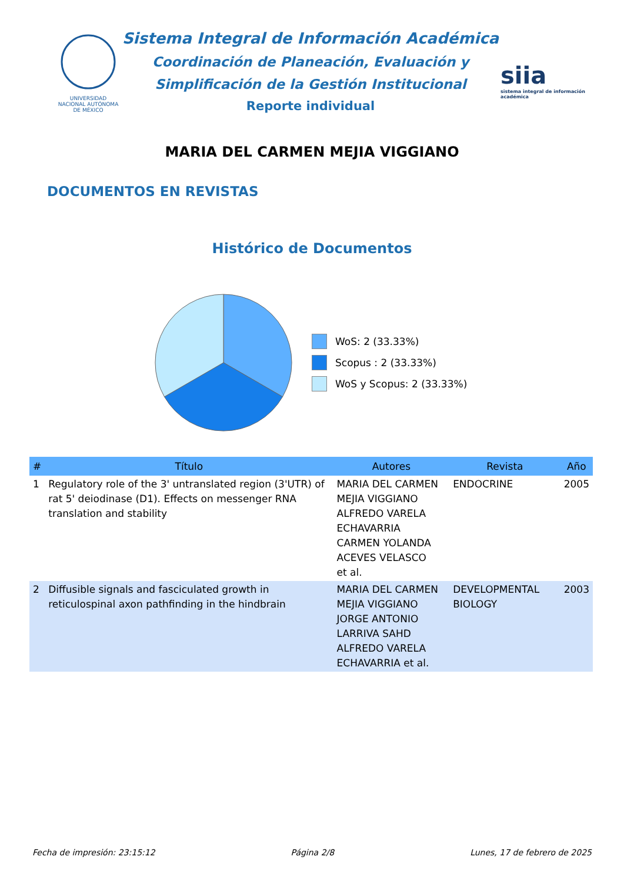UNIVERSIDAD NACIONAL AUTÓNOMA DE MÉXICO
Sistema Integral de Información Académica
Coordinación de Planeación, Evaluación y
Simplificación de la Gestión Institucional
Reporte individual
siia
sistema integral de información académica
MARIA DEL CARMEN MEJIA VIGGIANO
DOCUMENTOS EN REVISTAS
Histórico de Documentos
WoS: 2 (33.33%)
Scopus : 2 (33.33%)
WoS y Scopus: 2 (33.33%)
| # | Título | Autores | Revista | Año |
| --- | --- | --- | --- | --- |
| 1 | Regulatory role of the 3' untranslated region (3'UTR) of rat 5' deiodinase (D1). Effects on messenger RNA translation and stability | MARIA DEL CARMEN MEJIA VIGGIANO ALFREDO VARELA ECHAVARRIA CARMEN YOLANDA ACEVES VELASCO et al. | ENDOCRINE | 2005 |
| 2 | Diffusible signals and fasciculated growth in reticulospinal axon pathfinding in the hindbrain | MARIA DEL CARMEN MEJIA VIGGIANO JORGE ANTONIO LARRIVA SAHD ALFREDO VARELA ECHAVARRIA et al. | DEVELOPMENTAL BIOLOGY | 2003 |
Fecha de impresión: 23:15:12 Página 2/8 Lunes, 17 de febrero de 2025